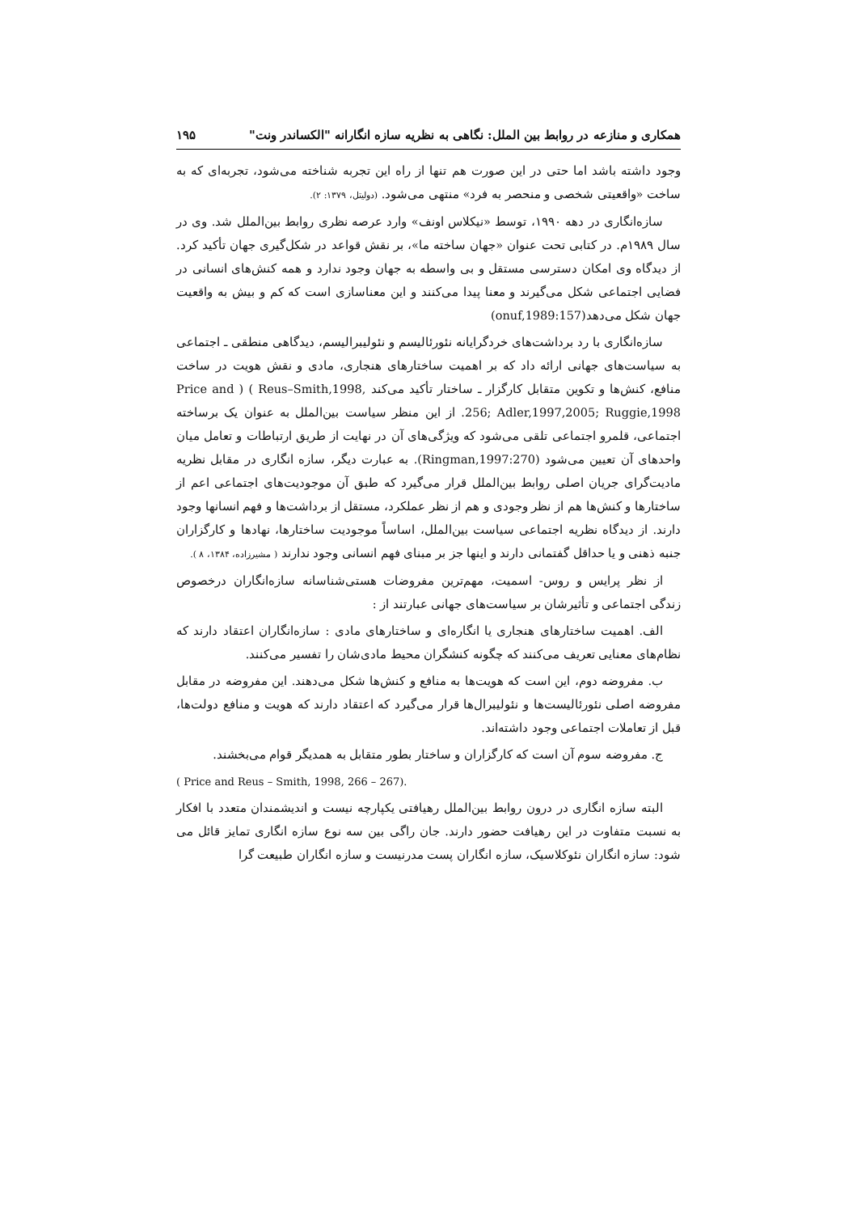همکاری و منازعه در روابط بین الملل: نگاهی به نظریه سازه انگارانه "الکساندر ونت" ۱۹۵
وجود داشته باشد اما حتی در این صورت هم تنها از راه این تجربه شناخته می‌شود، تجربه‌ای که به ساخت «واقعیتی شخصی و منحصر به فرد» منتهی می‌شود. (دولیتل، ۱۳۷۹: ۲).
سازه‌انگاری در دهه ۱۹۹۰، توسط «نیکلاس اونف» وارد عرصه نظری روابط بین‌الملل شد. وی در سال ۱۹۸۹م. در کتابی تحت عنوان «جهان ساخته ما»، بر نقش قواعد در شکل‌گیری جهان تأکید کرد. از دیدگاه وی امکان دسترسی مستقل و بی واسطه به جهان وجود ندارد و همه کنش‌های انسانی در فضایی اجتماعی شکل می‌گیرند و معنا پیدا می‌کنند و این معناسازی است که کم و بیش به واقعیت جهان شکل می‌دهد(onuf,1989:157)
سازه‌انگاری با رد برداشت‌های خردگرایانه نئورئالیسم و نئولیبرالیسم، دیدگاهی منطقی ـ اجتماعی به سیاست‌های جهانی ارائه داد که بر اهمیت ساختارهای هنجاری، مادی و نقش هویت در ساخت منافع، کنش‌ها و تکوین متقابل کارگزار ـ ساختار تأکید می‌کند Price and ) ( Reus–Smith,1998, 256; Adler,1997,2005; Ruggie,1998. از این منظر سیاست بین‌الملل به عنوان یک برساخته اجتماعی، قلمرو اجتماعی تلقی می‌شود که ویژگی‌های آن در نهایت از طریق ارتباطات و تعامل میان واحدهای آن تعیین می‌شود (Ringman,1997:270). به عبارت دیگر، سازه انگاری در مقابل نظریه مادیت‌گرای جریان اصلی روابط بین‌الملل قرار می‌گیرد که طبق آن موجودیت‌های اجتماعی اعم از ساختارها و کنش‌ها هم از نظر وجودی و هم از نظر عملکرد، مستقل از برداشت‌ها و فهم انسانها وجود دارند. از دیدگاه نظریه اجتماعی سیاست بین‌الملل، اساساً موجودیت ساختارها، نهادها و کارگزاران جنبه ذهنی و یا حداقل گفتمانی دارند و اینها جز بر مبنای فهم انسانی وجود ندارند ( مشیرزاده، ۱۳۸۴، ۸ ).
از نظر پرایس و روس- اسمیت، مهم‌ترین مفروضات هستی‌شناسانه سازه‌انگاران درخصوص زندگی اجتماعی و تأثیرشان بر سیاست‌های جهانی عبارتند از :
الف. اهمیت ساختارهای هنجاری یا انگاره‌ای و ساختارهای مادی : سازه‌انگاران اعتقاد دارند که نظام‌های معنایی تعریف می‌کنند که چگونه کنشگران محیط مادی‌شان را تفسیر می‌کنند.
ب. مفروضه دوم، این است که هویت‌ها به منافع و کنش‌ها شکل می‌دهند. این مفروضه در مقابل مفروضه اصلی نئورئالیست‌ها و نئولیبرال‌ها قرار می‌گیرد که اعتقاد دارند که هویت و منافع دولت‌ها، قبل از تعاملات اجتماعی وجود داشته‌اند.
ج. مفروضه سوم آن است که کارگزاران و ساختار بطور متقابل به همدیگر قوام می‌بخشند.
( Price and Reus – Smith, 1998, 266 – 267).
البته سازه انگاری در درون روابط بین‌الملل رهیافتی یکپارچه نیست و اندیشمندان متعدد با افکار به نسبت متفاوت در این رهیافت حضور دارند. جان راگی بین سه نوع سازه انگاری تمایز قائل می شود: سازه انگاران نئوکلاسیک، سازه انگاران پست مدرنیست و سازه انگاران طبیعت گرا